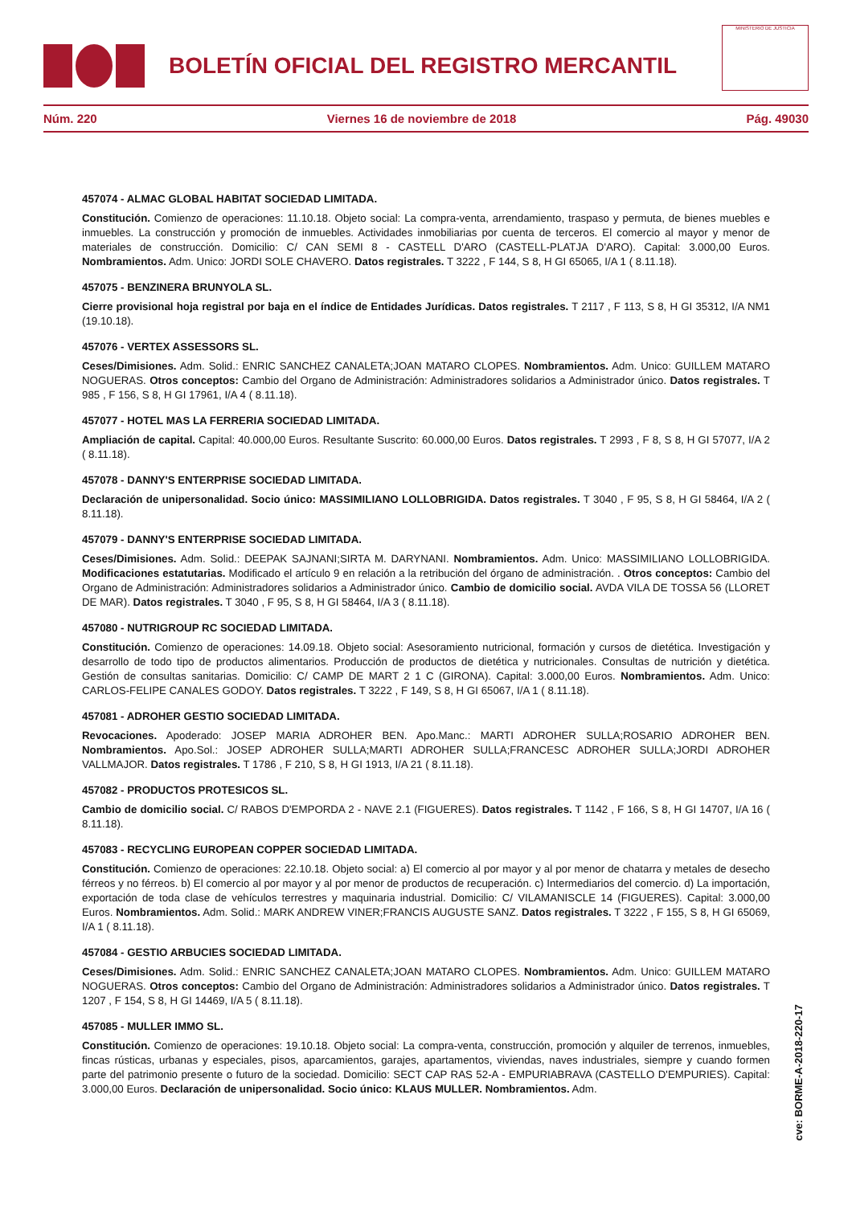BOLETÍN OFICIAL DEL REGISTRO MERCANTIL
MINISTERIO DE JUSTICIA
Núm. 220 Viernes 16 de noviembre de 2018 Pág. 49030
457074 - ALMAC GLOBAL HABITAT SOCIEDAD LIMITADA.
Constitución. Comienzo de operaciones: 11.10.18. Objeto social: La compra-venta, arrendamiento, traspaso y permuta, de bienes muebles e inmuebles. La construcción y promoción de inmuebles. Actividades inmobiliarias por cuenta de terceros. El comercio al mayor y menor de materiales de construcción. Domicilio: C/ CAN SEMI 8 - CASTELL D'ARO (CASTELL-PLATJA D'ARO). Capital: 3.000,00 Euros. Nombramientos. Adm. Unico: JORDI SOLE CHAVERO. Datos registrales. T 3222 , F 144, S 8, H GI 65065, I/A 1 ( 8.11.18).
457075 - BENZINERA BRUNYOLA SL.
Cierre provisional hoja registral por baja en el índice de Entidades Jurídicas. Datos registrales. T 2117 , F 113, S 8, H GI 35312, I/A NM1 (19.10.18).
457076 - VERTEX ASSESSORS SL.
Ceses/Dimisiones. Adm. Solid.: ENRIC SANCHEZ CANALETA;JOAN MATARO CLOPES. Nombramientos. Adm. Unico: GUILLEM MATARO NOGUERAS. Otros conceptos: Cambio del Organo de Administración: Administradores solidarios a Administrador único. Datos registrales. T 985 , F 156, S 8, H GI 17961, I/A 4 ( 8.11.18).
457077 - HOTEL MAS LA FERRERIA SOCIEDAD LIMITADA.
Ampliación de capital. Capital: 40.000,00 Euros. Resultante Suscrito: 60.000,00 Euros. Datos registrales. T 2993 , F 8, S 8, H GI 57077, I/A 2 ( 8.11.18).
457078 - DANNY'S ENTERPRISE SOCIEDAD LIMITADA.
Declaración de unipersonalidad. Socio único: MASSIMILIANO LOLLOBRIGIDA. Datos registrales. T 3040 , F 95, S 8, H GI 58464, I/A 2 ( 8.11.18).
457079 - DANNY'S ENTERPRISE SOCIEDAD LIMITADA.
Ceses/Dimisiones. Adm. Solid.: DEEPAK SAJNANI;SIRTA M. DARYNANI. Nombramientos. Adm. Unico: MASSIMILIANO LOLLOBRIGIDA. Modificaciones estatutarias. Modificado el artículo 9 en relación a la retribución del órgano de administración. . Otros conceptos: Cambio del Organo de Administración: Administradores solidarios a Administrador único. Cambio de domicilio social. AVDA VILA DE TOSSA 56 (LLORET DE MAR). Datos registrales. T 3040 , F 95, S 8, H GI 58464, I/A 3 ( 8.11.18).
457080 - NUTRIGROUP RC SOCIEDAD LIMITADA.
Constitución. Comienzo de operaciones: 14.09.18. Objeto social: Asesoramiento nutricional, formación y cursos de dietética. Investigación y desarrollo de todo tipo de productos alimentarios. Producción de productos de dietética y nutricionales. Consultas de nutrición y dietética. Gestión de consultas sanitarias. Domicilio: C/ CAMP DE MART 2 1 C (GIRONA). Capital: 3.000,00 Euros. Nombramientos. Adm. Unico: CARLOS-FELIPE CANALES GODOY. Datos registrales. T 3222 , F 149, S 8, H GI 65067, I/A 1 ( 8.11.18).
457081 - ADROHER GESTIO SOCIEDAD LIMITADA.
Revocaciones. Apoderado: JOSEP MARIA ADROHER BEN. Apo.Manc.: MARTI ADROHER SULLA;ROSARIO ADROHER BEN. Nombramientos. Apo.Sol.: JOSEP ADROHER SULLA;MARTI ADROHER SULLA;FRANCESC ADROHER SULLA;JORDI ADROHER VALLMAJOR. Datos registrales. T 1786 , F 210, S 8, H GI 1913, I/A 21 ( 8.11.18).
457082 - PRODUCTOS PROTESICOS SL.
Cambio de domicilio social. C/ RABOS D'EMPORDA 2 - NAVE 2.1 (FIGUERES). Datos registrales. T 1142 , F 166, S 8, H GI 14707, I/A 16 ( 8.11.18).
457083 - RECYCLING EUROPEAN COPPER SOCIEDAD LIMITADA.
Constitución. Comienzo de operaciones: 22.10.18. Objeto social: a) El comercio al por mayor y al por menor de chatarra y metales de desecho férreos y no férreos. b) El comercio al por mayor y al por menor de productos de recuperación. c) Intermediarios del comercio. d) La importación, exportación de toda clase de vehículos terrestres y maquinaria industrial. Domicilio: C/ VILAMANISCLE 14 (FIGUERES). Capital: 3.000,00 Euros. Nombramientos. Adm. Solid.: MARK ANDREW VINER;FRANCIS AUGUSTE SANZ. Datos registrales. T 3222 , F 155, S 8, H GI 65069, I/A 1 ( 8.11.18).
457084 - GESTIO ARBUCIES SOCIEDAD LIMITADA.
Ceses/Dimisiones. Adm. Solid.: ENRIC SANCHEZ CANALETA;JOAN MATARO CLOPES. Nombramientos. Adm. Unico: GUILLEM MATARO NOGUERAS. Otros conceptos: Cambio del Organo de Administración: Administradores solidarios a Administrador único. Datos registrales. T 1207 , F 154, S 8, H GI 14469, I/A 5 ( 8.11.18).
457085 - MULLER IMMO SL.
Constitución. Comienzo de operaciones: 19.10.18. Objeto social: La compra-venta, construcción, promoción y alquiler de terrenos, inmuebles, fincas rústicas, urbanas y especiales, pisos, aparcamientos, garajes, apartamentos, viviendas, naves industriales, siempre y cuando formen parte del patrimonio presente o futuro de la sociedad. Domicilio: SECT CAP RAS 52-A - EMPURIABRAVA (CASTELLO D'EMPURIES). Capital: 3.000,00 Euros. Declaración de unipersonalidad. Socio único: KLAUS MULLER. Nombramientos. Adm.
cve: BORME-A-2018-220-17